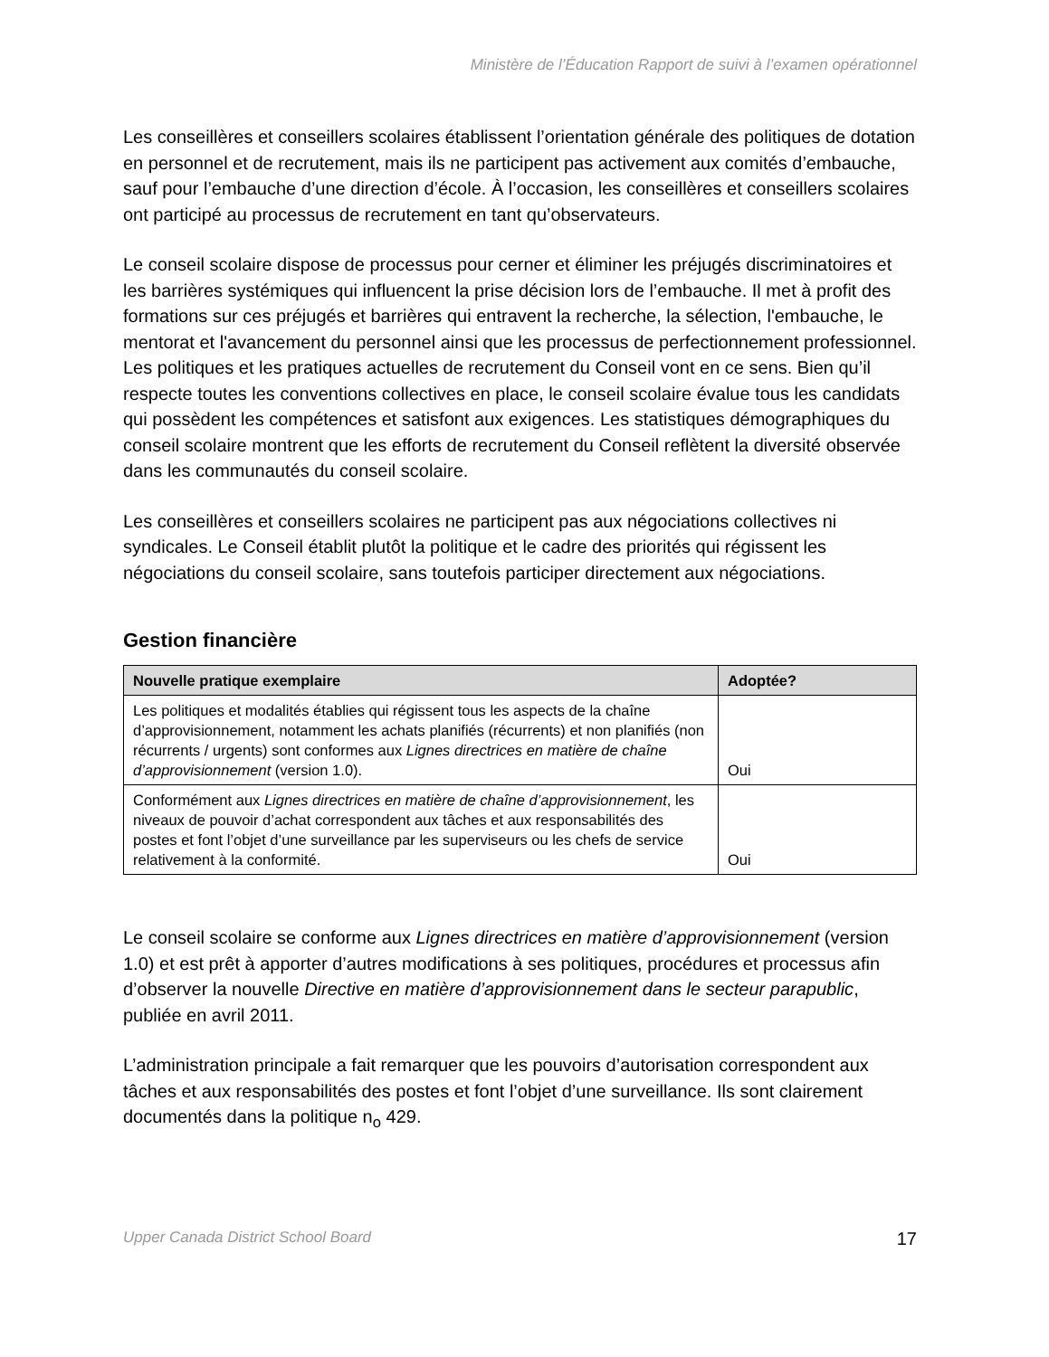Ministère de l’Éducation Rapport de suivi à l’examen opérationnel
Les conseillères et conseillers scolaires établissent l’orientation générale des politiques de dotation en personnel et de recrutement, mais ils ne participent pas activement aux comités d’embauche, sauf pour l’embauche d’une direction d’école. À l’occasion, les conseillères et conseillers scolaires ont participé au processus de recrutement en tant qu’observateurs.
Le conseil scolaire dispose de processus pour cerner et éliminer les préjugés discriminatoires et les barrières systémiques qui influencent la prise décision lors de l’embauche. Il met à profit des formations sur ces préjugés et barrières qui entravent la recherche, la sélection, l'embauche, le mentorat et l'avancement du personnel ainsi que les processus de perfectionnement professionnel. Les politiques et les pratiques actuelles de recrutement du Conseil vont en ce sens. Bien qu’il respecte toutes les conventions collectives en place, le conseil scolaire évalue tous les candidats qui possèdent les compétences et satisfont aux exigences. Les statistiques démographiques du conseil scolaire montrent que les efforts de recrutement du Conseil reflètent la diversité observée dans les communautés du conseil scolaire.
Les conseillères et conseillers scolaires ne participent pas aux négociations collectives ni syndicales. Le Conseil établit plutôt la politique et le cadre des priorités qui régissent les négociations du conseil scolaire, sans toutefois participer directement aux négociations.
Gestion financière
| Nouvelle pratique exemplaire | Adoptée? |
| --- | --- |
| Les politiques et modalités établies qui régissent tous les aspects de la chaîne d’approvisionnement, notamment les achats planifiés (récurrents) et non planifiés (non récurrents / urgents) sont conformes aux Lignes directrices en matière de chaîne d’approvisionnement (version 1.0). | Oui |
| Conformément aux Lignes directrices en matière de chaîne d’approvisionnement , les niveaux de pouvoir d’achat correspondent aux tâches et aux responsabilités des postes et font l’objet d’une surveillance par les superviseurs ou les chefs de service relativement à la conformité. | Oui |
Le conseil scolaire se conforme aux Lignes directrices en matière d’approvisionnement (version 1.0) et est prêt à apporter d’autres modifications à ses politiques, procédures et processus afin d’observer la nouvelle Directive en matière d’approvisionnement dans le secteur parapublic, publiée en avril 2011.
L’administration principale a fait remarquer que les pouvoirs d’autorisation correspondent aux tâches et aux responsabilités des postes et font l’objet d’une surveillance. Ils sont clairement documentés dans la politique n<sub>o</sub> 429.
Upper Canada District School Board 17